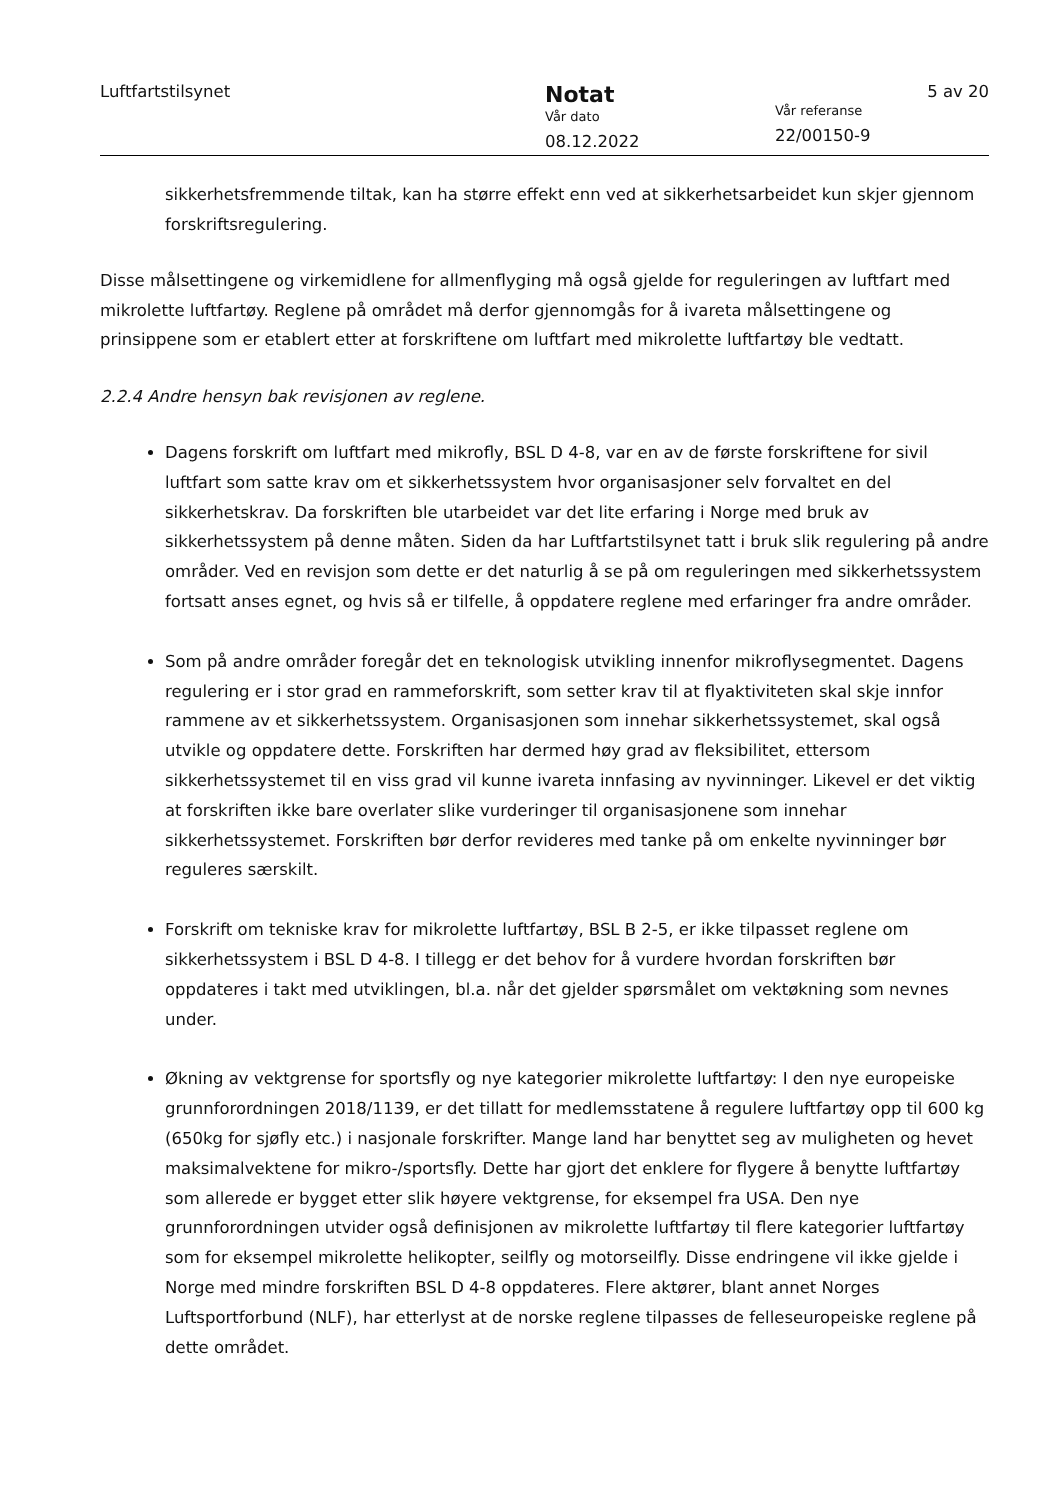Luftfartstilsynet
Notat
Vår dato
08.12.2022
5 av 20
Vår referanse
22/00150-9
sikkerhetsfremmende tiltak, kan ha større effekt enn ved at sikkerhetsarbeidet kun skjer gjennom forskriftsregulering.
Disse målsettingene og virkemidlene for allmenflyging må også gjelde for reguleringen av luftfart med mikrolette luftfartøy. Reglene på området må derfor gjennomgås for å ivareta målsettingene og prinsippene som er etablert etter at forskriftene om luftfart med mikrolette luftfartøy ble vedtatt.
2.2.4 Andre hensyn bak revisjonen av reglene.
Dagens forskrift om luftfart med mikrofly, BSL D 4-8, var en av de første forskriftene for sivil luftfart som satte krav om et sikkerhetssystem hvor organisasjoner selv forvaltet en del sikkerhetskrav. Da forskriften ble utarbeidet var det lite erfaring i Norge med bruk av sikkerhetssystem på denne måten. Siden da har Luftfartstilsynet tatt i bruk slik regulering på andre områder. Ved en revisjon som dette er det naturlig å se på om reguleringen med sikkerhetssystem fortsatt anses egnet, og hvis så er tilfelle, å oppdatere reglene med erfaringer fra andre områder.
Som på andre områder foregår det en teknologisk utvikling innenfor mikroflysegmentet. Dagens regulering er i stor grad en rammeforskrift, som setter krav til at flyaktiviteten skal skje innfor rammene av et sikkerhetssystem. Organisasjonen som innehar sikkerhetssystemet, skal også utvikle og oppdatere dette. Forskriften har dermed høy grad av fleksibilitet, ettersom sikkerhetssystemet til en viss grad vil kunne ivareta innfasing av nyvinninger. Likevel er det viktig at forskriften ikke bare overlater slike vurderinger til organisasjonene som innehar sikkerhetssystemet. Forskriften bør derfor revideres med tanke på om enkelte nyvinninger bør reguleres særskilt.
Forskrift om tekniske krav for mikrolette luftfartøy, BSL B 2-5, er ikke tilpasset reglene om sikkerhetssystem i BSL D 4-8. I tillegg er det behov for å vurdere hvordan forskriften bør oppdateres i takt med utviklingen, bl.a. når det gjelder spørsmålet om vektøkning som nevnes under.
Økning av vektgrense for sportsfly og nye kategorier mikrolette luftfartøy: I den nye europeiske grunnforordningen 2018/1139, er det tillatt for medlemsstatene å regulere luftfartøy opp til 600 kg (650kg for sjøfly etc.) i nasjonale forskrifter. Mange land har benyttet seg av muligheten og hevet maksimalvektene for mikro-/sportsfly. Dette har gjort det enklere for flygere å benytte luftfartøy som allerede er bygget etter slik høyere vektgrense, for eksempel fra USA. Den nye grunnforordningen utvider også definisjonen av mikrolette luftfartøy til flere kategorier luftfartøy som for eksempel mikrolette helikopter, seilfly og motorseilfly. Disse endringene vil ikke gjelde i Norge med mindre forskriften BSL D 4-8 oppdateres. Flere aktører, blant annet Norges Luftsportforbund (NLF), har etterlyst at de norske reglene tilpasses de felleseuropeiske reglene på dette området.